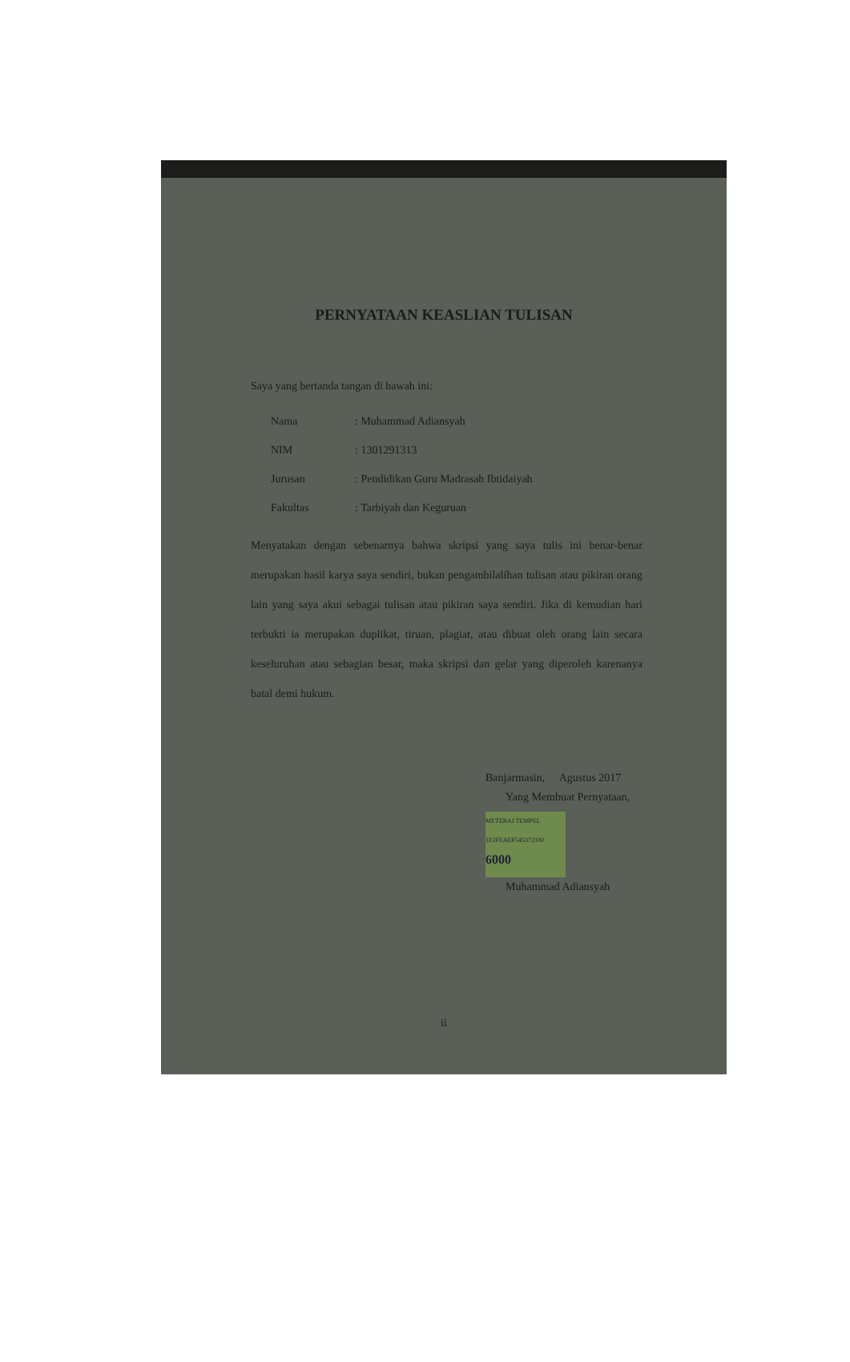PERNYATAAN KEASLIAN TULISAN
Saya yang bertanda tangan di bawah ini:
| Nama | : Muhammad Adiansyah |
| NIM | : 1301291313 |
| Jurusan | : Pendidikan Guru Madrasah Ibtidaiyah |
| Fakultas | : Tarbiyah dan Keguruan |
Menyatakan dengan sebenarnya bahwa skripsi yang saya tulis ini benar-benar merupakan hasil karya saya sendiri, bukan pengambilalihan tulisan atau pikiran orang lain yang saya akui sebagai tulisan atau pikiran saya sendiri. Jika di kemudian hari terbukti ia merupakan duplikat, tiruan, plagiat, atau dibuat oleh orang lain secara keseluruhan atau sebagian besar, maka skripsi dan gelar yang diperoleh karenanya batal demi hukum.
Banjarmasin, Agustus 2017
Yang Membuat Pernyataan,
METERAI TEMPEL
1F2FEAEF545372330
6000
Muhammad Adiansyah
ii